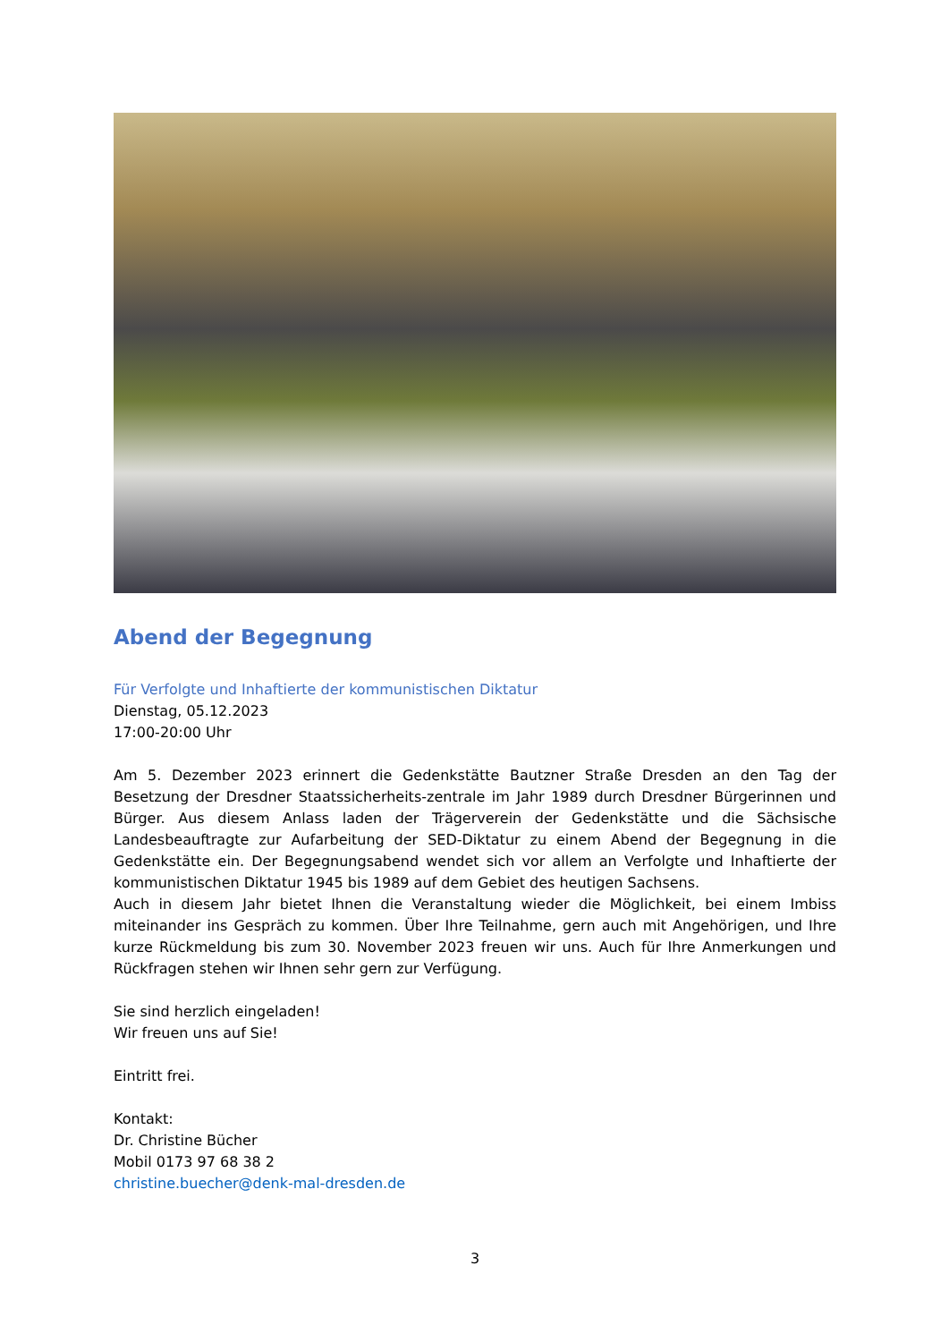Abend der Begegnung
Für Verfolgte und Inhaftierte der kommunistischen Diktatur
Dienstag, 05.12.2023
17:00-20:00 Uhr
Am 5. Dezember 2023 erinnert die Gedenkstätte Bautzner Straße Dresden an den Tag der Besetzung der Dresdner Staatssicherheits-zentrale im Jahr 1989 durch Dresdner Bürgerinnen und Bürger. Aus diesem Anlass laden der Trägerverein der Gedenkstätte und die Sächsische Landesbeauftragte zur Aufarbeitung der SED-Diktatur zu einem Abend der Begegnung in die Gedenkstätte ein. Der Begegnungsabend wendet sich vor allem an Verfolgte und Inhaftierte der kommunistischen Diktatur 1945 bis 1989 auf dem Gebiet des heutigen Sachsens.
Auch in diesem Jahr bietet Ihnen die Veranstaltung wieder die Möglichkeit, bei einem Imbiss miteinander ins Gespräch zu kommen. Über Ihre Teilnahme, gern auch mit Angehörigen, und Ihre kurze Rückmeldung bis zum 30. November 2023 freuen wir uns. Auch für Ihre Anmerkungen und Rückfragen stehen wir Ihnen sehr gern zur Verfügung.
Sie sind herzlich eingeladen!
Wir freuen uns auf Sie!
Eintritt frei.
Kontakt:
Dr. Christine Bücher
Mobil 0173 97 68 38 2
christine.buecher@denk-mal-dresden.de
3